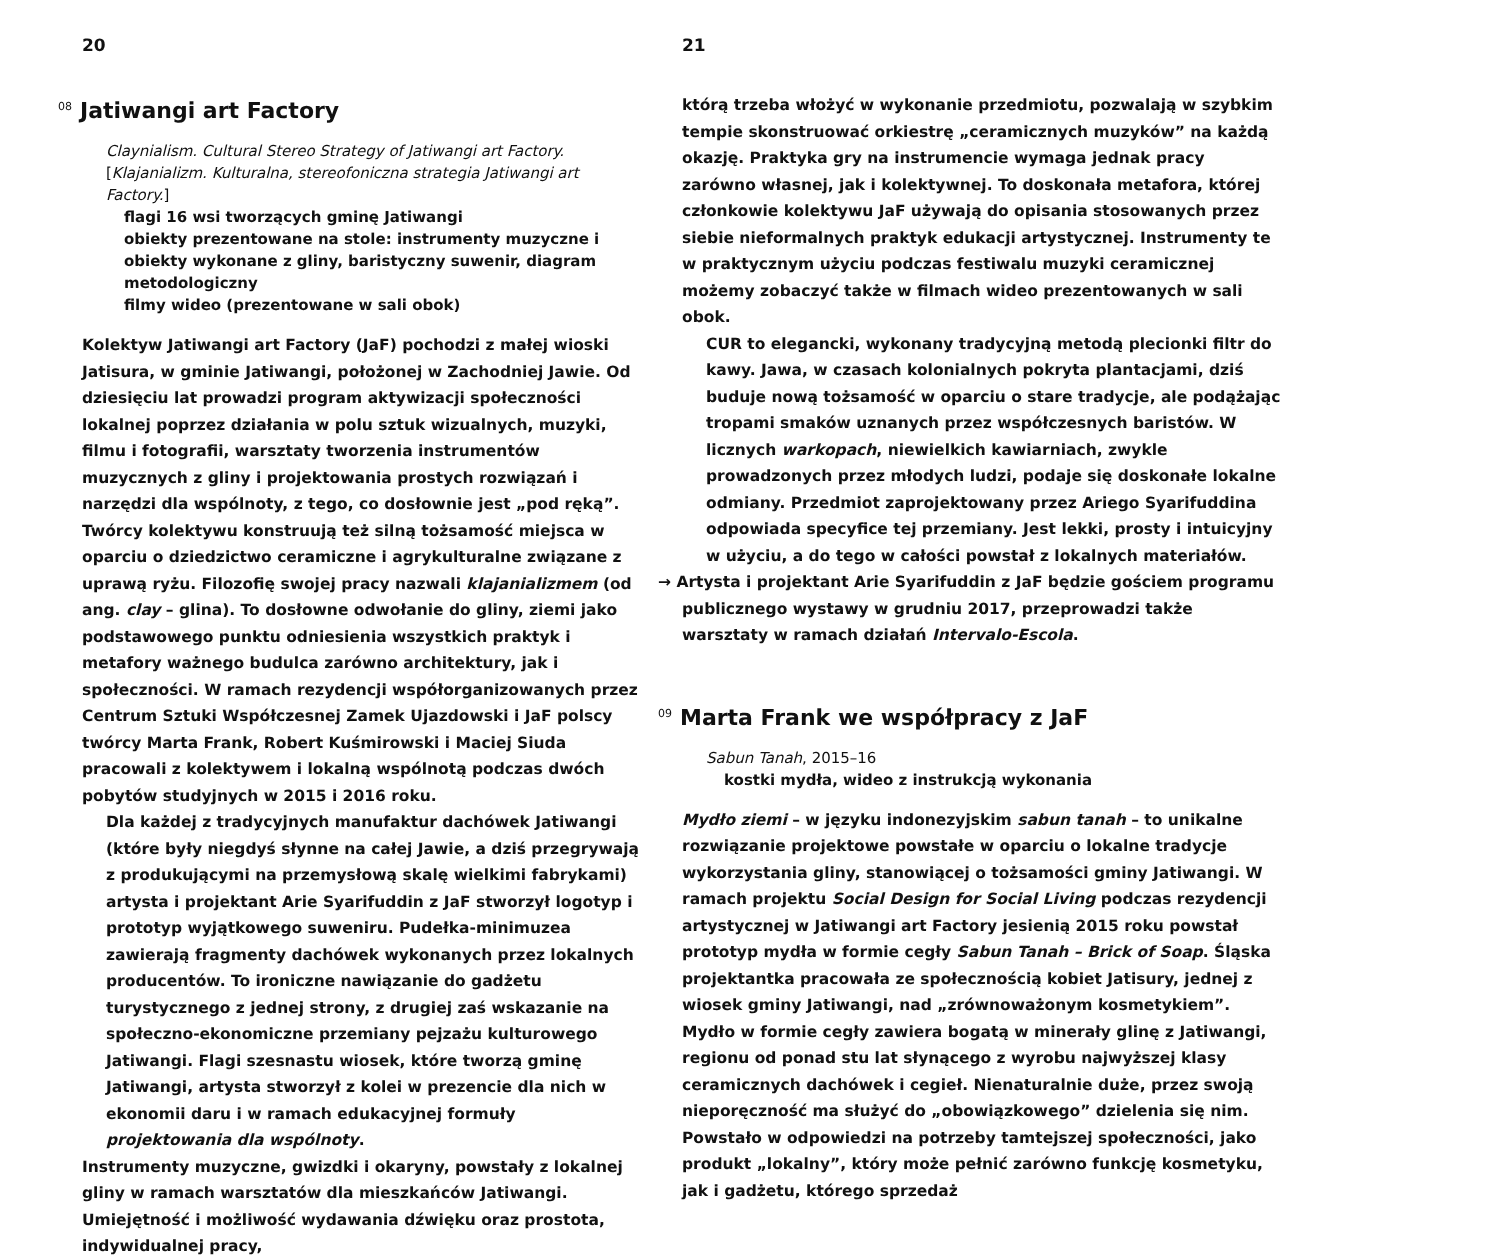20
<sup>08</sup> Jatiwangi art Factory
Claynialism. Cultural Stereo Strategy of Jatiwangi art Factory. [Klajanializm. Kulturalna, stereofoniczna strategia Jatiwangi art Factory.]
flagi 16 wsi tworzących gminę Jatiwangi
obiekty prezentowane na stole: instrumenty muzyczne i obiekty wykonane z gliny, baristyczny suwenir, diagram metodologiczny
filmy wideo (prezentowane w sali obok)
Kolektyw Jatiwangi art Factory (JaF) pochodzi z małej wioski Jatisura, w gminie Jatiwangi, położonej w Zachodniej Jawie. Od dziesięciu lat prowadzi program aktywizacji społeczności lokalnej poprzez działania w polu sztuk wizualnych, muzyki, filmu i fotografii, warsztaty tworzenia instrumentów muzycznych z gliny i projektowania prostych rozwiązań i narzędzi dla wspólnoty, z tego, co dosłownie jest „pod ręką”. Twórcy kolektywu konstruują też silną tożsamość miejsca w oparciu o dziedzictwo ceramiczne i agrykulturalne związane z uprawą ryżu. Filozofię swojej pracy nazwali klajanializmem (od ang. clay – glina). To dosłowne odwołanie do gliny, ziemi jako podstawowego punktu odniesienia wszystkich praktyk i metafory ważnego budulca zarówno architektury, jak i społeczności. W ramach rezydencji współorganizowanych przez Centrum Sztuki Współczesnej Zamek Ujazdowski i JaF polscy twórcy Marta Frank, Robert Kuśmirowski i Maciej Siuda pracowali z kolektywem i lokalną wspólnotą podczas dwóch pobytów studyjnych w 2015 i 2016 roku.
Dla każdej z tradycyjnych manufaktur dachówek Jatiwangi (które były niegdyś słynne na całej Jawie, a dziś przegrywają z produkującymi na przemysłową skalę wielkimi fabrykami) artysta i projektant Arie Syarifuddin z JaF stworzył logotyp i prototyp wyjątkowego suweniru. Pudełka-minimuzea zawierają fragmenty dachówek wykonanych przez lokalnych producentów. To ironiczne nawiązanie do gadżetu turystycznego z jednej strony, z drugiej zaś wskazanie na społeczno-ekonomiczne przemiany pejzażu kulturowego Jatiwangi. Flagi szesnastu wiosek, które tworzą gminę Jatiwangi, artysta stworzył z kolei w prezencie dla nich w ekonomii daru i w ramach edukacyjnej formuły projektowania dla wspólnoty.
Instrumenty muzyczne, gwizdki i okaryny, powstały z lokalnej gliny w ramach warsztatów dla mieszkańców Jatiwangi. Umiejętność i możliwość wydawania dźwięku oraz prostota, indywidualnej pracy,
21
którą trzeba włożyć w wykonanie przedmiotu, pozwalają w szybkim tempie skonstruować orkiestrę „ceramicznych muzyków” na każdą okazję. Praktyka gry na instrumencie wymaga jednak pracy zarówno własnej, jak i kolektywnej. To doskonała metafora, której członkowie kolektywu JaF używają do opisania stosowanych przez siebie nieformalnych praktyk edukacji artystycznej. Instrumenty te w praktycznym użyciu podczas festiwalu muzyki ceramicznej możemy zobaczyć także w filmach wideo prezentowanych w sali obok.
CUR to elegancki, wykonany tradycyjną metodą plecionki filtr do kawy. Jawa, w czasach kolonialnych pokryta plantacjami, dziś buduje nową tożsamość w oparciu o stare tradycje, ale podążając tropami smaków uznanych przez współczesnych baristów. W licznych warkopach, niewielkich kawiarniach, zwykle prowadzonych przez młodych ludzi, podaje się doskonałe lokalne odmiany. Przedmiot zaprojektowany przez Ariego Syarifuddina odpowiada specyfice tej przemiany. Jest lekki, prosty i intuicyjny w użyciu, a do tego w całości powstał z lokalnych materiałów.
→ Artysta i projektant Arie Syarifuddin z JaF będzie gościem programu publicznego wystawy w grudniu 2017, przeprowadzi także warsztaty w ramach działań Intervalo-Escola.
<sup>09</sup> Marta Frank we współpracy z JaF
Sabun Tanah, 2015–16
kostki mydła, wideo z instrukcją wykonania
Mydło ziemi – w języku indonezyjskim sabun tanah – to unikalne rozwiązanie projektowe powstałe w oparciu o lokalne tradycje wykorzystania gliny, stanowiącej o tożsamości gminy Jatiwangi. W ramach projektu Social Design for Social Living podczas rezydencji artystycznej w Jatiwangi art Factory jesienią 2015 roku powstał prototyp mydła w formie cegły Sabun Tanah – Brick of Soap. Śląska projektantka pracowała ze społecznością kobiet Jatisury, jednej z wiosek gminy Jatiwangi, nad „zrównoważonym kosmetykiem”. Mydło w formie cegły zawiera bogatą w minerały glinę z Jatiwangi, regionu od ponad stu lat słynącego z wyrobu najwyższej klasy ceramicznych dachówek i cegieł. Nienaturalnie duże, przez swoją nieporęczność ma służyć do „obowiązkowego” dzielenia się nim. Powstało w odpowiedzi na potrzeby tamtejszej społeczności, jako produkt „lokalny”, który może pełnić zarówno funkcję kosmetyku, jak i gadżetu, którego sprzedaż